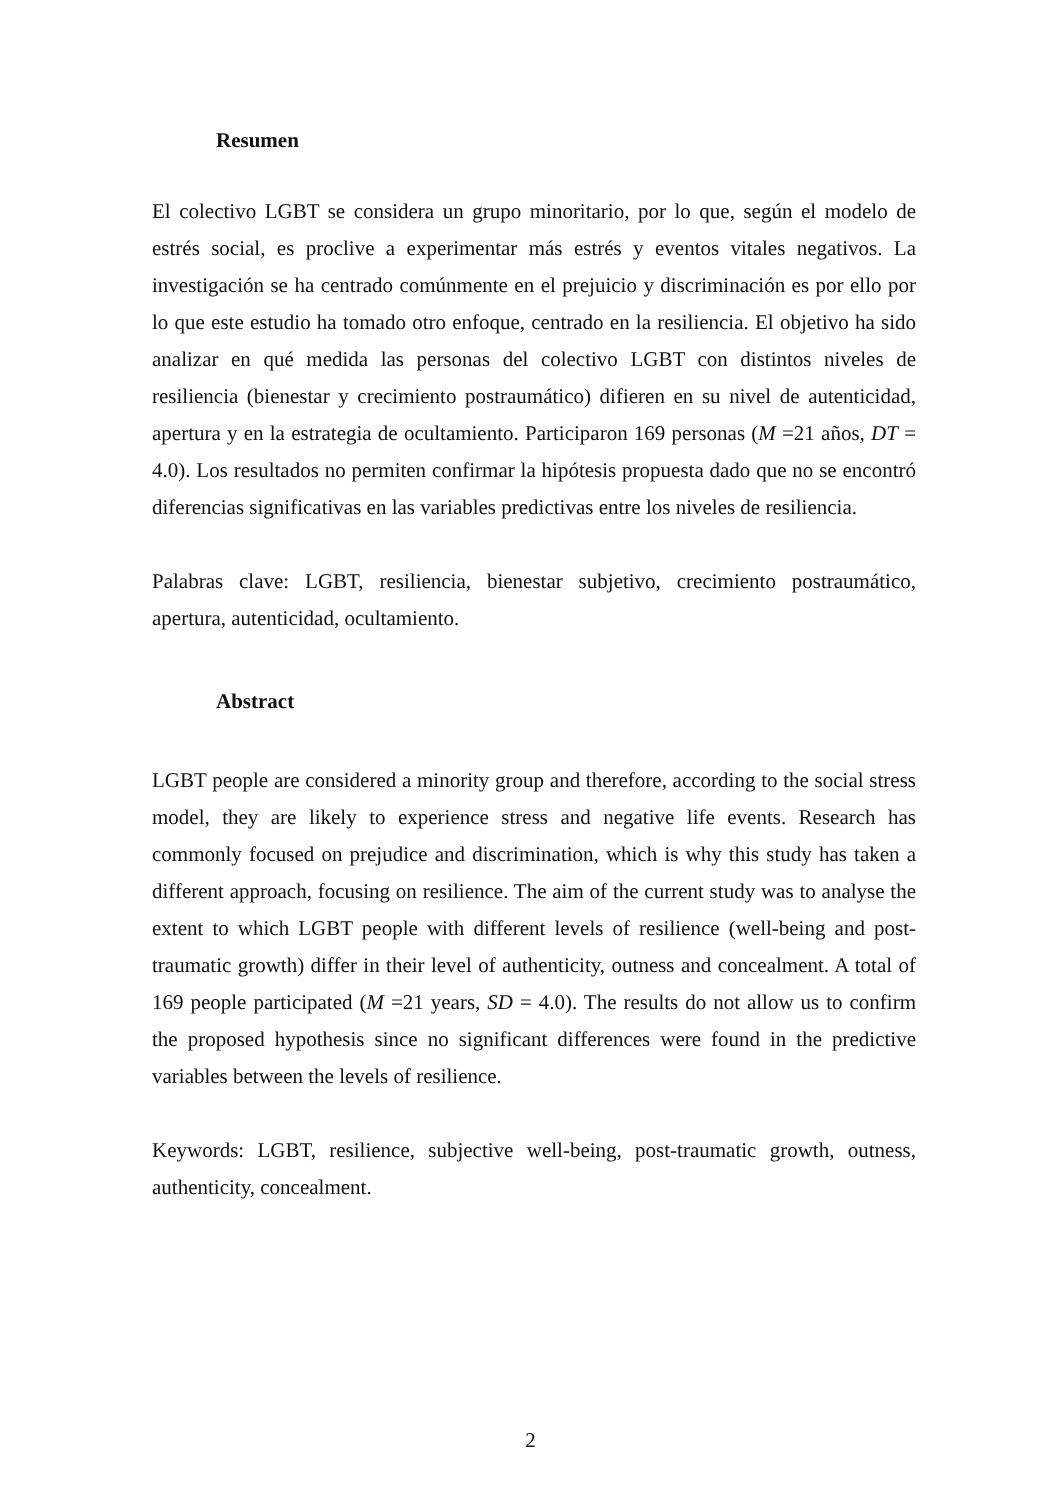Resumen
El colectivo LGBT se considera un grupo minoritario, por lo que, según el modelo de estrés social, es proclive a experimentar más estrés y eventos vitales negativos. La investigación se ha centrado comúnmente en el prejuicio y discriminación es por ello por lo que este estudio ha tomado otro enfoque, centrado en la resiliencia. El objetivo ha sido analizar en qué medida las personas del colectivo LGBT con distintos niveles de resiliencia (bienestar y crecimiento postraumático) difieren en su nivel de autenticidad, apertura y en la estrategia de ocultamiento. Participaron 169 personas (M =21 años, DT = 4.0). Los resultados no permiten confirmar la hipótesis propuesta dado que no se encontró diferencias significativas en las variables predictivas entre los niveles de resiliencia.
Palabras clave: LGBT, resiliencia, bienestar subjetivo, crecimiento postraumático, apertura, autenticidad, ocultamiento.
Abstract
LGBT people are considered a minority group and therefore, according to the social stress model, they are likely to experience stress and negative life events. Research has commonly focused on prejudice and discrimination, which is why this study has taken a different approach, focusing on resilience. The aim of the current study was to analyse the extent to which LGBT people with different levels of resilience (well-being and post-traumatic growth) differ in their level of authenticity, outness and concealment. A total of 169 people participated (M =21 years, SD = 4.0). The results do not allow us to confirm the proposed hypothesis since no significant differences were found in the predictive variables between the levels of resilience.
Keywords: LGBT, resilience, subjective well-being, post-traumatic growth, outness, authenticity, concealment.
2